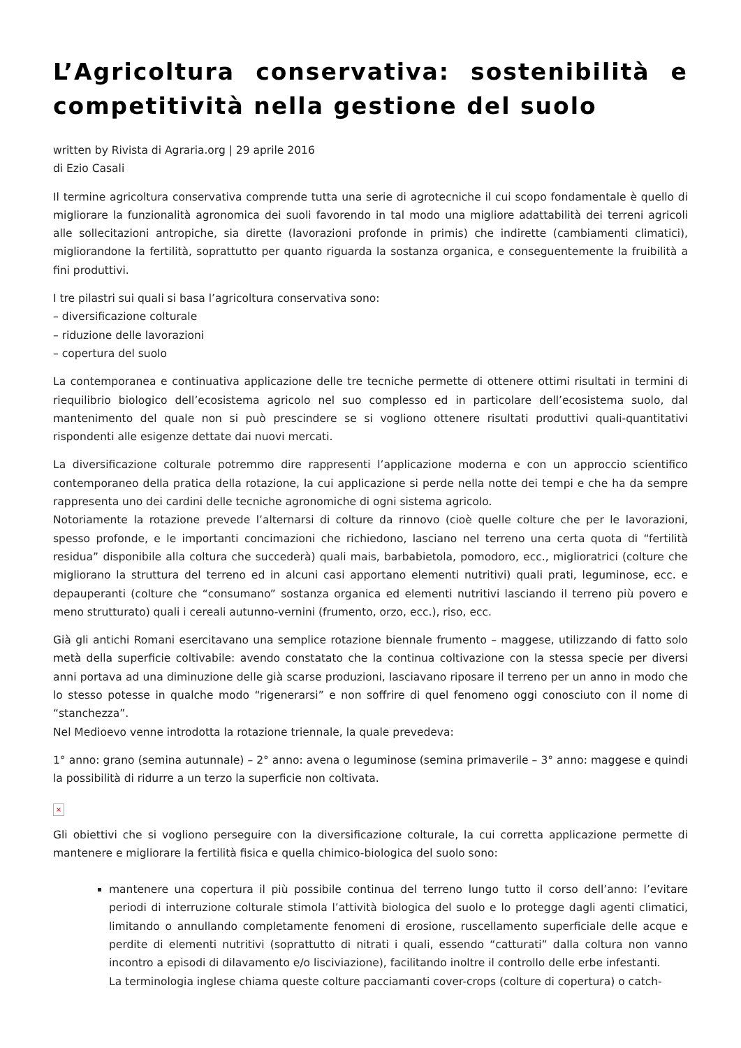L’Agricoltura conservativa: sostenibilità e competitività nella gestione del suolo
written by Rivista di Agraria.org | 29 aprile 2016
di Ezio Casali
Il termine agricoltura conservativa comprende tutta una serie di agrotecniche il cui scopo fondamentale è quello di migliorare la funzionalità agronomica dei suoli favorendo in tal modo una migliore adattabilità dei terreni agricoli alle sollecitazioni antropiche, sia dirette (lavorazioni profonde in primis) che indirette (cambiamenti climatici), migliorandone la fertilità, soprattutto per quanto riguarda la sostanza organica, e conseguentemente la fruibilità a fini produttivi.
I tre pilastri sui quali si basa l’agricoltura conservativa sono:
– diversificazione colturale
– riduzione delle lavorazioni
– copertura del suolo
La contemporanea e continuativa applicazione delle tre tecniche permette di ottenere ottimi risultati in termini di riequilibrio biologico dell’ecosistema agricolo nel suo complesso ed in particolare dell’ecosistema suolo, dal mantenimento del quale non si può prescindere se si vogliono ottenere risultati produttivi quali-quantitativi rispondenti alle esigenze dettate dai nuovi mercati.
La diversificazione colturale potremmo dire rappresenti l’applicazione moderna e con un approccio scientifico contemporaneo della pratica della rotazione, la cui applicazione si perde nella notte dei tempi e che ha da sempre rappresenta uno dei cardini delle tecniche agronomiche di ogni sistema agricolo.
Notoriamente la rotazione prevede l’alternarsi di colture da rinnovo (cioè quelle colture che per le lavorazioni, spesso profonde, e le importanti concimazioni che richiedono, lasciano nel terreno una certa quota di “fertilità residua” disponibile alla coltura che succederà) quali mais, barbabietola, pomodoro, ecc., miglioratrici (colture che migliorano la struttura del terreno ed in alcuni casi apportano elementi nutritivi) quali prati, leguminose, ecc. e depauperanti (colture che “consumano” sostanza organica ed elementi nutritivi lasciando il terreno più povero e meno strutturato) quali i cereali autunno-vernini (frumento, orzo, ecc.), riso, ecc.
Già gli antichi Romani esercitavano una semplice rotazione biennale frumento – maggese, utilizzando di fatto solo metà della superficie coltivabile: avendo constatato che la continua coltivazione con la stessa specie per diversi anni portava ad una diminuzione delle già scarse produzioni, lasciavano riposare il terreno per un anno in modo che lo stesso potesse in qualche modo “rigenerarsi” e non soffrire di quel fenomeno oggi conosciuto con il nome di “stanchezza”.
Nel Medioevo venne introdotta la rotazione triennale, la quale prevedeva:
1° anno: grano (semina autunnale) – 2° anno: avena o leguminose (semina primaverile – 3° anno: maggese e quindi la possibilità di ridurre a un terzo la superficie non coltivata.
×
Gli obiettivi che si vogliono perseguire con la diversificazione colturale, la cui corretta applicazione permette di mantenere e migliorare la fertilità fisica e quella chimico-biologica del suolo sono:
mantenere una copertura il più possibile continua del terreno lungo tutto il corso dell’anno: l’evitare periodi di interruzione colturale stimola l’attività biologica del suolo e lo protegge dagli agenti climatici, limitando o annullando completamente fenomeni di erosione, ruscellamento superficiale delle acque e perdite di elementi nutritivi (soprattutto di nitrati i quali, essendo “catturati” dalla coltura non vanno incontro a episodi di dilavamento e/o lisciviazione), facilitando inoltre il controllo delle erbe infestanti.
La terminologia inglese chiama queste colture pacciamanti cover-crops (colture di copertura) o catch-